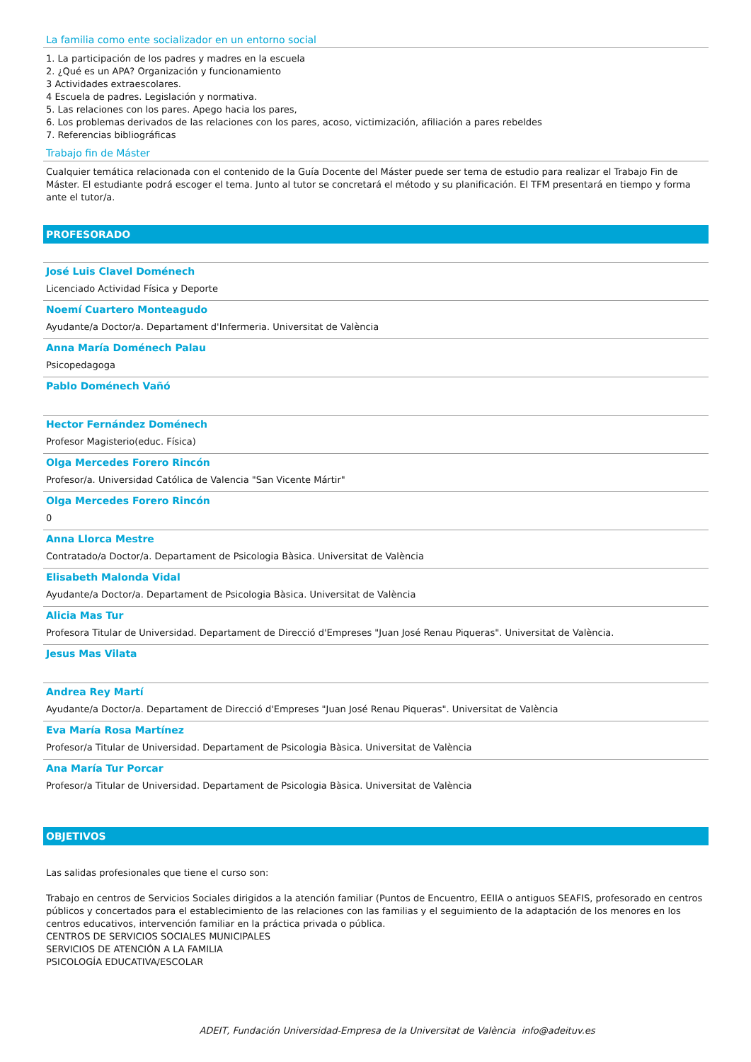La familia como ente socializador en un entorno social
1. La participación de los padres y madres en la escuela
2. ¿Qué es un APA? Organización y funcionamiento
3 Actividades extraescolares.
4 Escuela de padres. Legislación y normativa.
5. Las relaciones con los pares. Apego hacia los pares,
6. Los problemas derivados de las relaciones con los pares, acoso, victimización, afiliación a pares rebeldes
7. Referencias bibliográficas
Trabajo fin de Máster
Cualquier temática relacionada con el contenido de la Guía Docente del Máster puede ser tema de estudio para realizar el Trabajo Fin de Máster. El estudiante podrá escoger el tema. Junto al tutor se concretará el método y su planificación. El TFM presentará en tiempo y forma ante el tutor/a.
PROFESORADO
José Luis Clavel Doménech
Licenciado Actividad Física y Deporte
Noemí Cuartero Monteagudo
Ayudante/a Doctor/a. Departament d'Infermeria. Universitat de València
Anna María Doménech Palau
Psicopedagoga
Pablo Doménech Vañó
Hector Fernández Doménech
Profesor Magisterio(educ. Física)
Olga Mercedes Forero Rincón
Profesor/a. Universidad Católica de Valencia "San Vicente Mártir"
Olga Mercedes Forero Rincón
0
Anna Llorca Mestre
Contratado/a Doctor/a. Departament de Psicologia Bàsica. Universitat de València
Elisabeth Malonda Vidal
Ayudante/a Doctor/a. Departament de Psicologia Bàsica. Universitat de València
Alicia Mas Tur
Profesora Titular de Universidad. Departament de Direcció d'Empreses "Juan José Renau Piqueras". Universitat de València.
Jesus Mas Vilata
Andrea Rey Martí
Ayudante/a Doctor/a. Departament de Direcció d'Empreses "Juan José Renau Piqueras". Universitat de València
Eva María Rosa Martínez
Profesor/a Titular de Universidad. Departament de Psicologia Bàsica. Universitat de València
Ana María Tur Porcar
Profesor/a Titular de Universidad. Departament de Psicologia Bàsica. Universitat de València
OBJETIVOS
Las salidas profesionales que tiene el curso son:
Trabajo en centros de Servicios Sociales dirigidos a la atención familiar (Puntos de Encuentro, EEIIA o antiguos SEAFIS, profesorado en centros públicos y concertados para el establecimiento de las relaciones con las familias y el seguimiento de la adaptación de los menores en los centros educativos, intervención familiar en la práctica privada o pública.
CENTROS DE SERVICIOS SOCIALES MUNICIPALES
SERVICIOS DE ATENCIÓN A LA FAMILIA
PSICOLOGÍA EDUCATIVA/ESCOLAR
ADEIT, Fundación Universidad-Empresa de la Universitat de València info@adeituv.es